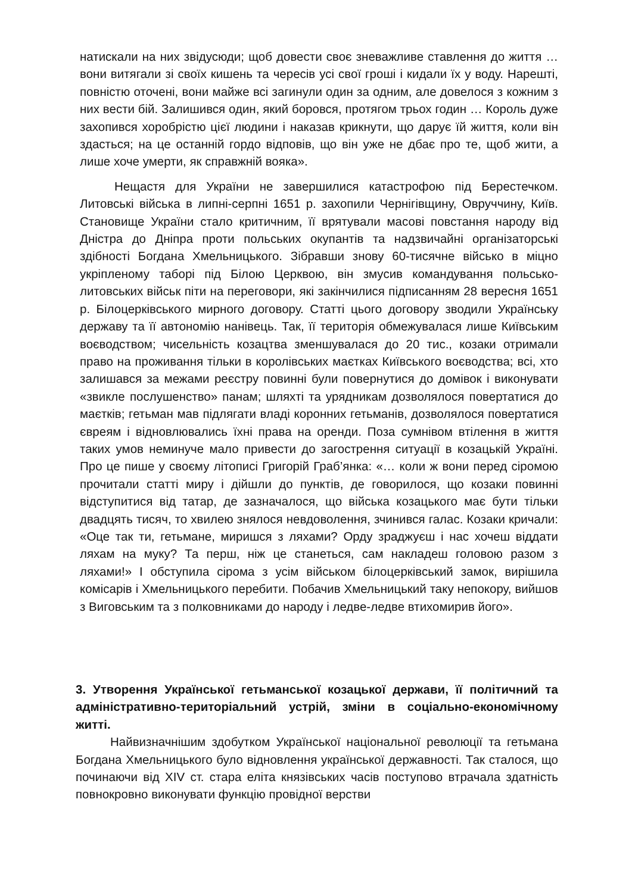натискали на них звідусюди; щоб довести своє зневажливе ставлення до життя … вони витягали зі своїх кишень та чересів усі свої гроші і кидали їх у воду. Нарешті, повністю оточені, вони майже всі загинули один за одним, але довелося з кожним з них вести бій. Залишився один, який боровся, протягом трьох годин … Король дуже захопився хоробрістю цієї людини і наказав крикнути, що дарує їй життя, коли він здасться; на це останній гордо відповів, що він уже не дбає про те, щоб жити, а лише хоче умерти, як справжній вояка».
Нещастя для України не завершилися катастрофою під Берестечком. Литовські війська в липні-серпні 1651 р. захопили Чернігівщину, Овруччину, Київ. Становище України стало критичним, її врятували масові повстання народу від Дністра до Дніпра проти польських окупантів та надзвичайні організаторські здібності Богдана Хмельницького. Зібравши знову 60-тисячне військо в міцно укріпленому таборі під Білою Церквою, він змусив командування польсько-литовських військ піти на переговори, які закінчилися підписанням 28 вересня 1651 р. Білоцерківського мирного договору. Статті цього договору зводили Українську державу та її автономію нанівець. Так, її територія обмежувалася лише Київським воєводством; чисельність козацтва зменшувалася до 20 тис., козаки отримали право на проживання тільки в королівських маєтках Київського воєводства; всі, хто залишався за межами реєстру повинні були повернутися до домівок і виконувати «звикле послушенство» панам; шляхті та урядникам дозволялося повертатися до маєтків; гетьман мав підлягати владі коронних гетьманів, дозволялося повертатися євреям і відновлювались їхні права на оренди. Поза сумнівом втілення в життя таких умов неминуче мало привести до загострення ситуації в козацькій Україні. Про це пише у своєму літописі Григорій Граб’янка: «… коли ж вони перед сіромою прочитали статті миру і дійшли до пунктів, де говорилося, що козаки повинні відступитися від татар, де зазначалося, що війська козацького має бути тільки двадцять тисяч, то хвилею знялося невдоволення, зчинився галас. Козаки кричали: «Оце так ти, гетьмане, миришся з ляхами? Орду зраджуєш і нас хочеш віддати ляхам на муку? Та перш, ніж це станеться, сам накладеш головою разом з ляхами!» І обступила сірома з усім військом білоцерківський замок, вирішила комісарів і Хмельницького перебити. Побачив Хмельницький таку непокору, вийшов з Виговським та з полковниками до народу і ледве-ледве втихомирив його».
3. Утворення Української гетьманської козацької держави, її політичний та адміністративно-територіальний устрій, зміни в соціально-економічному житті.
Найвизначнішим здобутком Української національної революції та гетьмана Богдана Хмельницького було відновлення української державності. Так сталося, що починаючи від XIV ст. стара еліта князівських часів поступово втрачала здатність повнокровно виконувати функцію провідної верстви